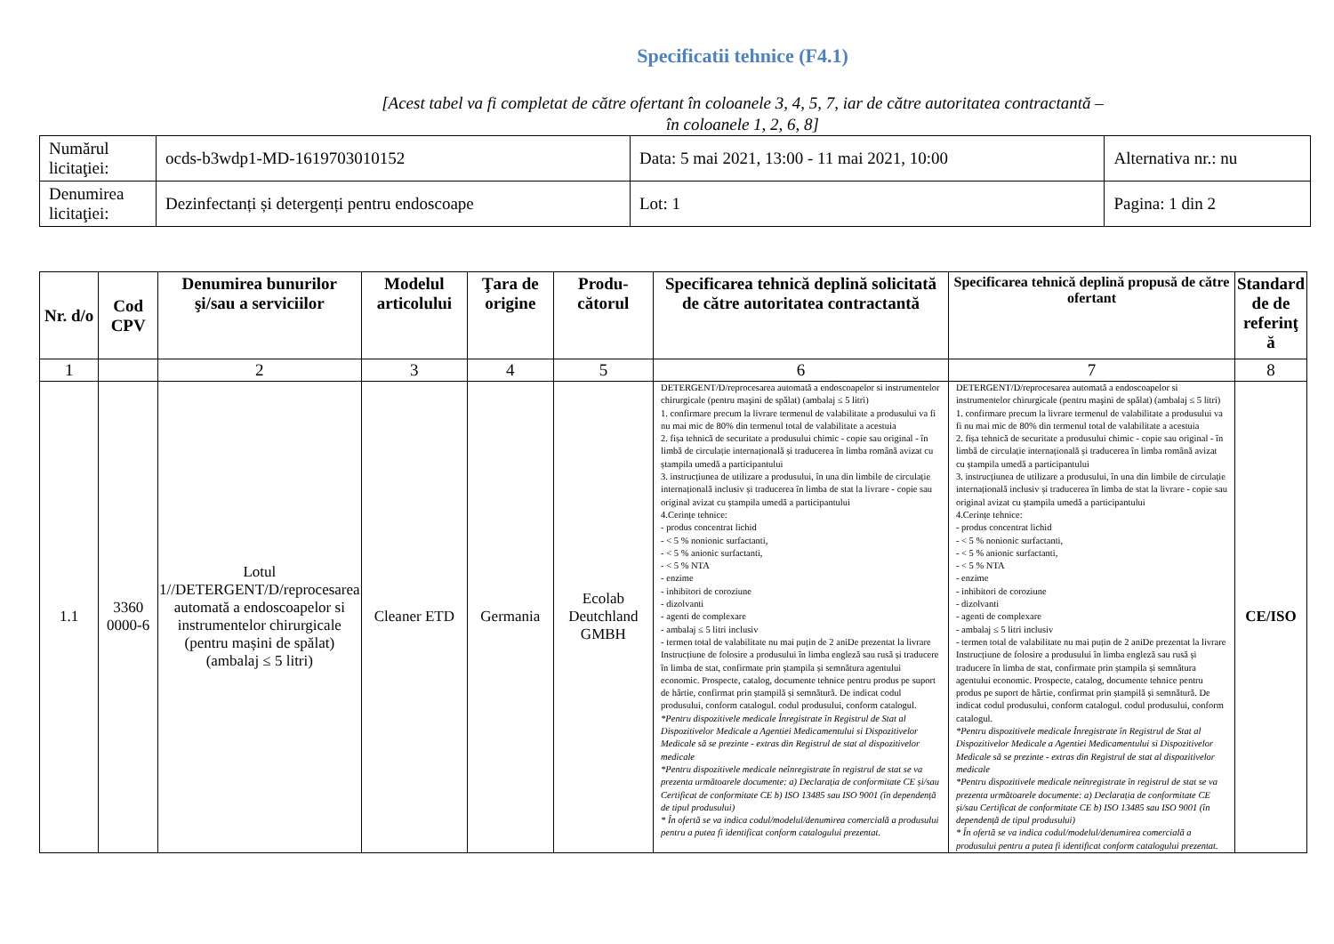Specificatii tehnice (F4.1)
[Acest tabel va fi completat de către ofertant în coloanele 3, 4, 5, 7, iar de către autoritatea contractantă –
în coloanele 1, 2, 6, 8]
| Numărul licitaţiei: | ocds-b3wdp1-MD-1619703010152 | Data: 5 mai 2021, 13:00 - 11 mai 2021, 10:00 | Alternativa nr.: nu |
| Denumirea licitaţiei: | Dezinfectanți și detergenți pentru endoscoape | Lot: 1 | Pagina: 1 din 2 |
| Nr. d/o | Cod CPV | Denumirea bunurilor şi/sau a serviciilor | Modelul articolului | Ţara de origine | Produ-cătorul | Specificarea tehnică deplină solicitată de către autoritatea contractantă | Specificarea tehnică deplină propusă de către ofertant | Standard de de referinţ ă |
| --- | --- | --- | --- | --- | --- | --- | --- | --- |
| 1 | | 2 | 3 | 4 | 5 | 6 | 7 | 8 |
| 1.1 | 3360 0000-6 | Lotul 1//DETERGENT/D/reprocesarea automată a endoscoapelor si instrumentelor chirurgicale (pentru mașini de spălat) (ambalaj ≤ 5 litri) | Cleaner ETD | Germania | Ecolab Deutchland GMBH | DETERGENT/D/reprocesarea automată a endoscoapelor si instrumentelor chirurgicale (pentru maşini de spălat) (ambalaj ≤ 5 litri) 1. confirmare precum la livrare termenul de valabilitate a produsului va fi nu mai mic de 80% din termenul total de valabilitate a acestuia 2. fișa tehnică de securitate a produsului chimic - copie sau original - în limbă de circulație internațională și traducerea în limba română avizat cu ștampila umedă a participantului 3. instrucțiunea de utilizare a produsului, în una din limbile de circulație internațională inclusiv și traducerea în limba de stat la livrare - copie sau original avizat cu ștampila umedă a participantului 4.Cerințe tehnice: - produs concentrat lichid - < 5 % nonionic surfactanti, - < 5 % anionic surfactanti, - < 5 % NTA - enzime - inhibitori de coroziune - dizolvanti - agenti de complexare - ambalaj ≤ 5 litri inclusiv - termen total de valabilitate nu mai puțin de 2 aniDe prezentat la livrare Instrucțiune de folosire a produsului în limba engleză sau rusă și traducere în limba de stat, confirmate prin ștampila și semnătura agentului economic. Prospecte, catalog, documente tehnice pentru produs pe suport de hârtie, confirmat prin ștampilă și semnătură. De indicat codul produsului, conform catalogul. codul produsului, conform catalogul. *Pentru dispozitivele medicale Înregistrate în Registrul de Stat al Dispozitivelor Medicale a Agentiei Medicamentului si Dispozitivelor Medicale să se prezinte - extras din Registrul de stat al dispozitivelor medicale *Pentru dispozitivele medicale neînregistrate în registrul de stat se va prezenta următoarele documente: a) Declarația de conformitate CE și/sau Certificat de conformitate CE b) ISO 13485 sau ISO 9001 (în dependență de tipul produsului) * În ofertă se va indica codul/modelul/denumirea comercială a produsului pentru a putea fi identificat conform catalogului prezentat. | DETERGENT/D/reprocesarea automată a endoscoapelor si instrumentelor chirurgicale (pentru maşini de spălat) (ambalaj ≤ 5 litri) 1. confirmare precum la livrare termenul de valabilitate a produsului va fi nu mai mic de 80% din termenul total de valabilitate a acestuia 2. fișa tehnică de securitate a produsului chimic - copie sau original - în limbă de circulație internațională și traducerea în limba română avizat cu ștampila umedă a participantului 3. instrucțiunea de utilizare a produsului, în una din limbile de circulație internațională inclusiv și traducerea în limba de stat la livrare - copie sau original avizat cu ștampila umedă a participantului 4.Cerințe tehnice: - produs concentrat lichid - < 5 % nonionic surfactanti, - < 5 % anionic surfactanti, - < 5 % NTA - enzime - inhibitori de coroziune - dizolvanti - agenti de complexare - ambalaj ≤ 5 litri inclusiv - termen total de valabilitate nu mai puțin de 2 aniDe prezentat la livrare Instrucțiune de folosire a produsului în limba engleză sau rusă și traducere în limba de stat, confirmate prin ștampila și semnătura agentului economic. Prospecte, catalog, documente tehnice pentru produs pe suport de hârtie, confirmat prin ștampilă și semnătură. De indicat codul produsului, conform catalogul. codul produsului, conform catalogul. *Pentru dispozitivele medicale Înregistrate în Registrul de Stat al Dispozitivelor Medicale a Agentiei Medicamentului si Dispozitivelor Medicale să se prezinte - extras din Registrul de stat al dispozitivelor medicale *Pentru dispozitivele medicale neînregistrate în registrul de stat se va prezenta următoarele documente: a) Declarația de conformitate CE și/sau Certificat de conformitate CE b) ISO 13485 sau ISO 9001 (în dependență de tipul produsului) * În ofertă se va indica codul/modelul/denumirea comercială a produsului pentru a putea fi identificat conform catalogului prezentat. | CE/ISO |